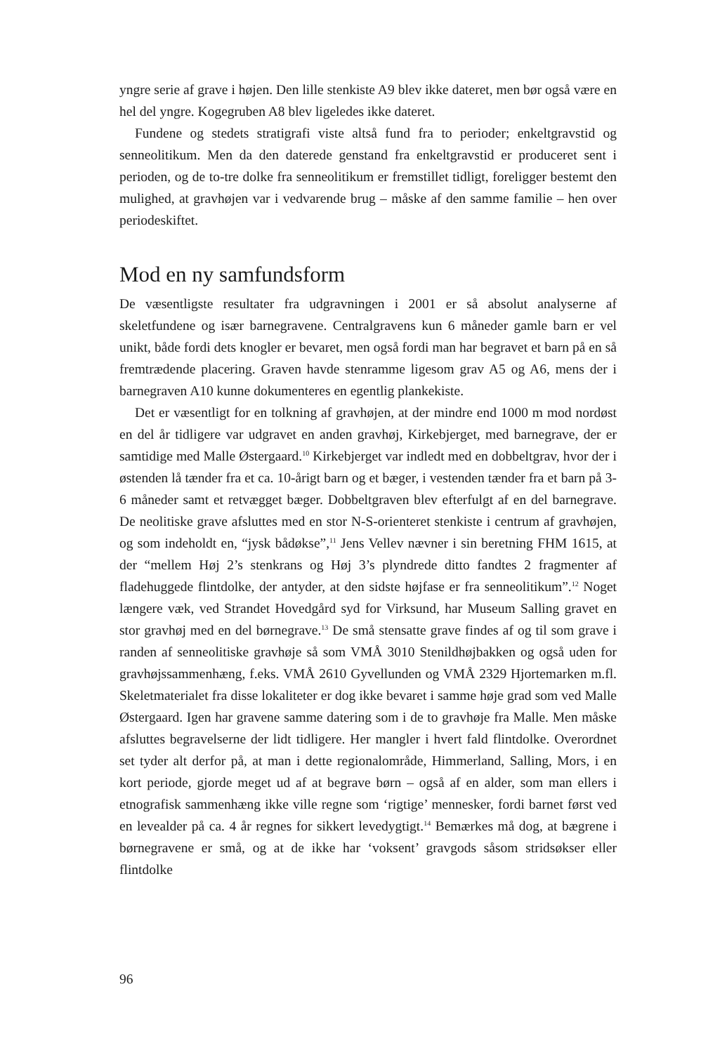yngre serie af grave i højen. Den lille stenkiste A9 blev ikke dateret, men bør også være en hel del yngre. Kogegruben A8 blev ligeledes ikke dateret.
Fundene og stedets stratigrafi viste altså fund fra to perioder; enkeltgravstid og senneolitikum. Men da den daterede genstand fra enkeltgravstid er produceret sent i perioden, og de to-tre dolke fra senneolitikum er fremstillet tidligt, foreligger bestemt den mulighed, at gravhøjen var i vedvarende brug – måske af den samme familie – hen over periodeskiftet.
Mod en ny samfundsform
De væsentligste resultater fra udgravningen i 2001 er så absolut analyserne af skeletfundene og især barnegravene. Centralgravens kun 6 måneder gamle barn er vel unikt, både fordi dets knogler er bevaret, men også fordi man har begravet et barn på en så fremtrædende placering. Graven havde stenramme ligesom grav A5 og A6, mens der i barnegraven A10 kunne dokumenteres en egentlig plankekiste.
Det er væsentligt for en tolkning af gravhøjen, at der mindre end 1000 m mod nordøst en del år tidligere var udgravet en anden gravhøj, Kirkebjerget, med barnegrave, der er samtidige med Malle Østergaard.<sup>10</sup> Kirkebjerget var indledt med en dobbeltgrav, hvor der i østenden lå tænder fra et ca. 10-årigt barn og et bæger, i vestenden tænder fra et barn på 3-6 måneder samt et retvægget bæger. Dobbeltgraven blev efterfulgt af en del barnegrave. De neolitiske grave afsluttes med en stor N-S-orienteret stenkiste i centrum af gravhøjen, og som indeholdt en, “jysk bådøkse”,<sup>11</sup> Jens Vellev nævner i sin beretning FHM 1615, at der “mellem Høj 2’s stenkrans og Høj 3’s plyndrede ditto fandtes 2 fragmenter af fladehuggede flintdolke, der antyder, at den sidste højfase er fra senneolitikum”.<sup>12</sup> Noget længere væk, ved Strandet Hovedgård syd for Virksund, har Museum Salling gravet en stor gravhøj med en del børnegrave.<sup>13</sup> De små stensatte grave findes af og til som grave i randen af senneolitiske gravhøje så som VMÅ 3010 Stenildhøjbakken og også uden for gravhøjssammenhæng, f.eks. VMÅ 2610 Gyvellunden og VMÅ 2329 Hjortemarken m.fl. Skeletmaterialet fra disse lokaliteter er dog ikke bevaret i samme høje grad som ved Malle Østergaard. Igen har gravene samme datering som i de to gravhøje fra Malle. Men måske afsluttes begravelserne der lidt tidligere. Her mangler i hvert fald flintdolke. Overordnet set tyder alt derfor på, at man i dette regionalområde, Himmerland, Salling, Mors, i en kort periode, gjorde meget ud af at begrave børn – også af en alder, som man ellers i etnografisk sammenhæng ikke ville regne som ‘rigtige’ mennesker, fordi barnet først ved en levealder på ca. 4 år regnes for sikkert levedygtigt.<sup>14</sup> Bemærkes må dog, at bægrene i børnegravene er små, og at de ikke har ‘voksent’ gravgods såsom stridsøkser eller flintdolke
96